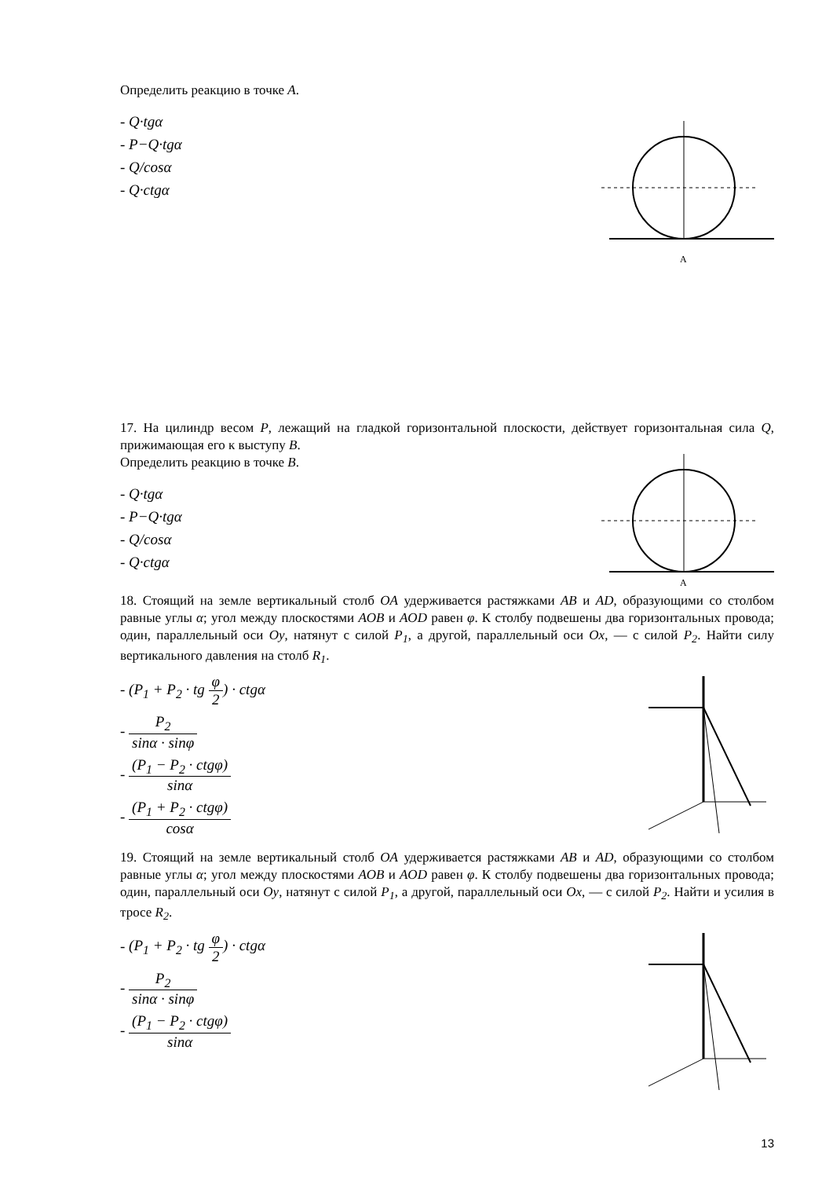Определить реакцию в точке A.
- Q·tgα
- P−Q·tgα
- Q/cosα
- Q·ctgα
A
17. На цилиндр весом P, лежащий на гладкой горизонтальной плоскости, действует горизонтальная сила Q, прижимающая его к выступу B.
Определить реакцию в точке B.
- Q·tgα
- P−Q·tgα
- Q/cosα
- Q·ctgα
A
18. Стоящий на земле вертикальный столб OA удерживается растяжками AB и AD, образующими со столбом равные углы α; угол между плоскостями AOB и AOD равен φ. К столбу подвешены два горизонтальных провода; один, параллельный оси Oy, натянут с силой P<sub>1</sub>, а другой, параллельный оси Ox, — с силой P<sub>2</sub>. Найти силу вертикального давления на столб R<sub>1</sub>.
- (P<sub>1</sub> + P<sub>2</sub> · tg φ 2) · ctgα
- P<sub>2</sub> sinα · sinφ
- (P<sub>1</sub> − P<sub>2</sub> · ctgφ) sinα
- (P<sub>1</sub> + P<sub>2</sub> · ctgφ) cosα
19. Стоящий на земле вертикальный столб OA удерживается растяжками AB и AD, образующими со столбом равные углы α; угол между плоскостями AOB и AOD равен φ. К столбу подвешены два горизонтальных провода; один, параллельный оси Oy, натянут с силой P<sub>1</sub>, а другой, параллельный оси Ox, — с силой P<sub>2</sub>. Найти и усилия в тросе R<sub>2</sub>.
- (P<sub>1</sub> + P<sub>2</sub> · tg φ 2) · ctgα
- P<sub>2</sub> sinα · sinφ
- (P<sub>1</sub> − P<sub>2</sub> · ctgφ) sinα
13